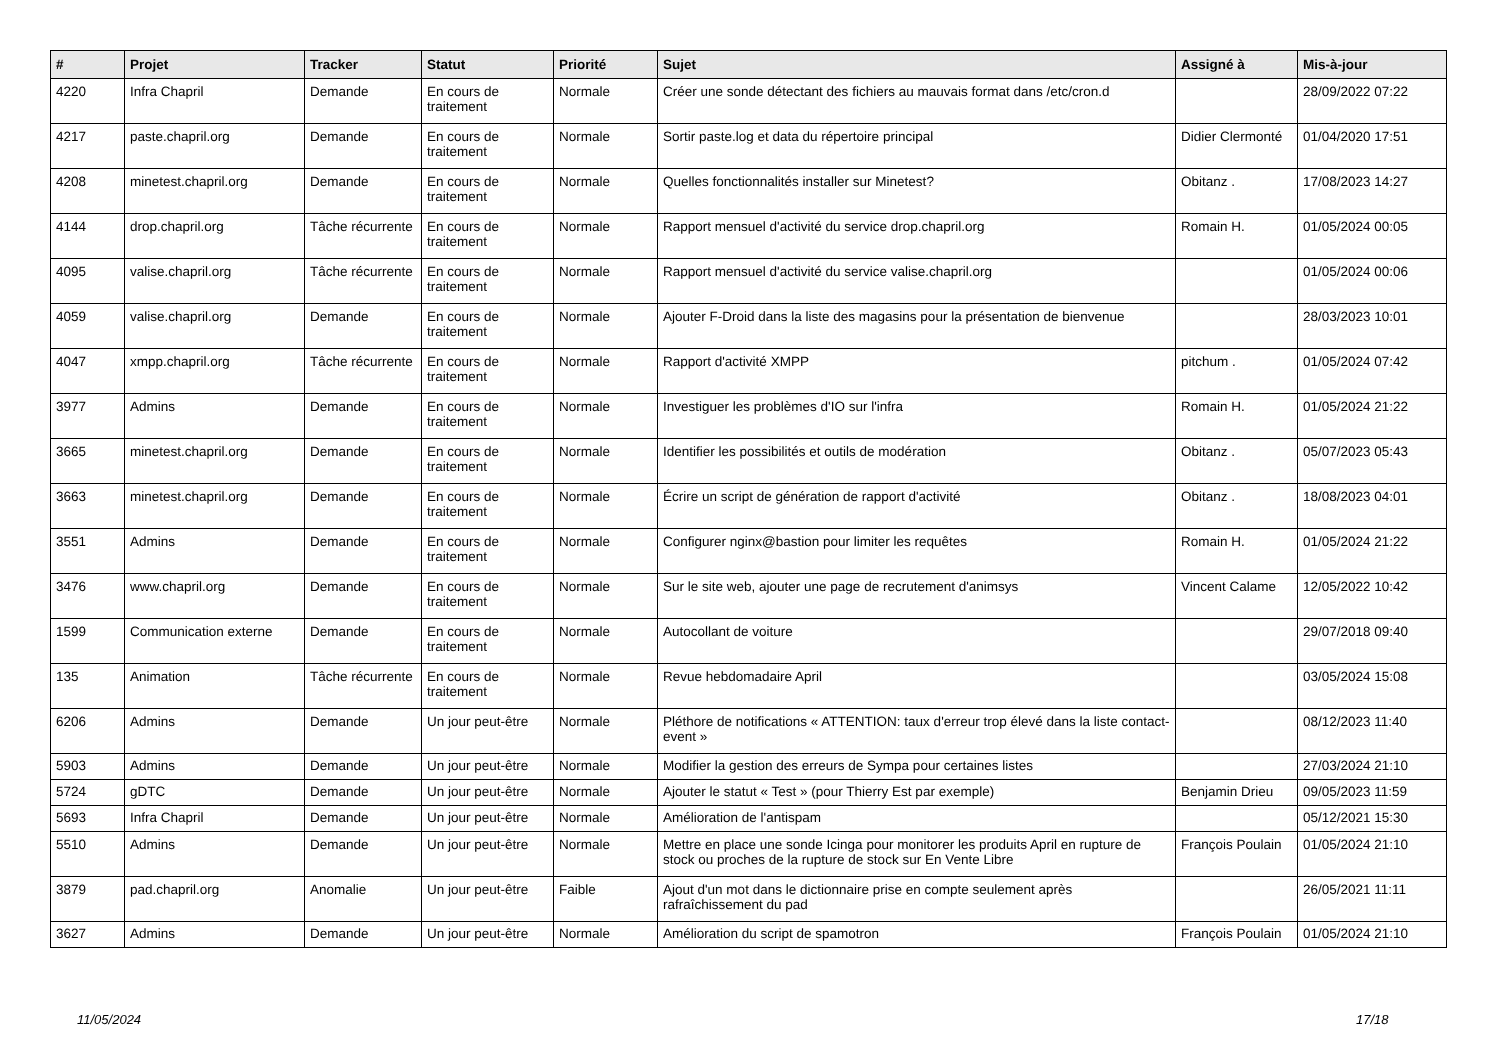| # | Projet | Tracker | Statut | Priorité | Sujet | Assigné à | Mis-à-jour |
| --- | --- | --- | --- | --- | --- | --- | --- |
| 4220 | Infra Chapril | Demande | En cours de traitement | Normale | Créer une sonde détectant des fichiers au mauvais format dans /etc/cron.d | | 28/09/2022 07:22 |
| 4217 | paste.chapril.org | Demande | En cours de traitement | Normale | Sortir paste.log et data du répertoire principal | Didier Clermonté | 01/04/2020 17:51 |
| 4208 | minetest.chapril.org | Demande | En cours de traitement | Normale | Quelles fonctionnalités installer sur Minetest? | Obitanz . | 17/08/2023 14:27 |
| 4144 | drop.chapril.org | Tâche récurrente | En cours de traitement | Normale | Rapport mensuel d'activité du service drop.chapril.org | Romain H. | 01/05/2024 00:05 |
| 4095 | valise.chapril.org | Tâche récurrente | En cours de traitement | Normale | Rapport mensuel d'activité du service valise.chapril.org | | 01/05/2024 00:06 |
| 4059 | valise.chapril.org | Demande | En cours de traitement | Normale | Ajouter F-Droid dans la liste des magasins pour la présentation de bienvenue | | 28/03/2023 10:01 |
| 4047 | xmpp.chapril.org | Tâche récurrente | En cours de traitement | Normale | Rapport d'activité XMPP | pitchum . | 01/05/2024 07:42 |
| 3977 | Admins | Demande | En cours de traitement | Normale | Investiguer les problèmes d'IO sur l'infra | Romain H. | 01/05/2024 21:22 |
| 3665 | minetest.chapril.org | Demande | En cours de traitement | Normale | Identifier les possibilités et outils de modération | Obitanz . | 05/07/2023 05:43 |
| 3663 | minetest.chapril.org | Demande | En cours de traitement | Normale | Écrire un script de génération de rapport d'activité | Obitanz . | 18/08/2023 04:01 |
| 3551 | Admins | Demande | En cours de traitement | Normale | Configurer nginx@bastion pour limiter les requêtes | Romain H. | 01/05/2024 21:22 |
| 3476 | www.chapril.org | Demande | En cours de traitement | Normale | Sur le site web, ajouter une page de recrutement d'animsys | Vincent Calame | 12/05/2022 10:42 |
| 1599 | Communication externe | Demande | En cours de traitement | Normale | Autocollant de voiture | | 29/07/2018 09:40 |
| 135 | Animation | Tâche récurrente | En cours de traitement | Normale | Revue hebdomadaire April | | 03/05/2024 15:08 |
| 6206 | Admins | Demande | Un jour peut-être | Normale | Pléthore de notifications « ATTENTION: taux d'erreur trop élevé dans la liste contact-event » | | 08/12/2023 11:40 |
| 5903 | Admins | Demande | Un jour peut-être | Normale | Modifier la gestion des erreurs de Sympa pour certaines listes | | 27/03/2024 21:10 |
| 5724 | gDTC | Demande | Un jour peut-être | Normale | Ajouter le statut « Test » (pour Thierry Est par exemple) | Benjamin Drieu | 09/05/2023 11:59 |
| 5693 | Infra Chapril | Demande | Un jour peut-être | Normale | Amélioration de l'antispam | | 05/12/2021 15:30 |
| 5510 | Admins | Demande | Un jour peut-être | Normale | Mettre en place une sonde Icinga pour monitorer les produits April en rupture de stock ou proches de la rupture de stock sur En Vente Libre | François Poulain | 01/05/2024 21:10 |
| 3879 | pad.chapril.org | Anomalie | Un jour peut-être | Faible | Ajout d'un mot dans le dictionnaire prise en compte seulement après rafraîchissement du pad | | 26/05/2021 11:11 |
| 3627 | Admins | Demande | Un jour peut-être | Normale | Amélioration du script de spamotron | François Poulain | 01/05/2024 21:10 |
11/05/2024 17/18